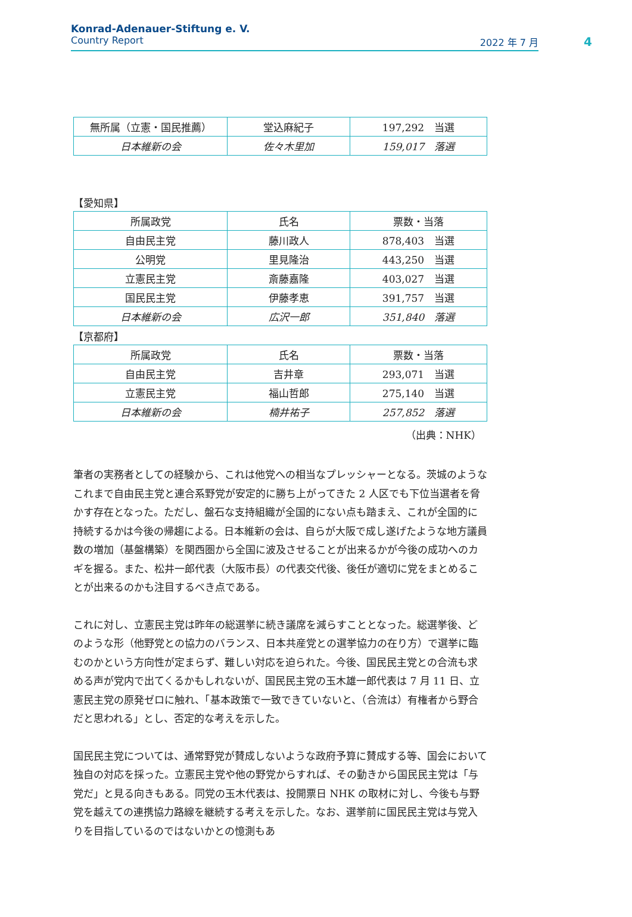Konrad-Adenauer-Stiftung e. V.
Country Report 2022 年 7 月
4
| 無所属（立憲・国民推薦） | 堂込麻紀子 | 197,292 当選 |
| 日本維新の会 | 佐々木里加 | 159,017 落選 |
【愛知県】
| 所属政党 | 氏名 | 票数・当落 |
| 自由民主党 | 藤川政人 | 878,403 当選 |
| 公明党 | 里見隆治 | 443,250 当選 |
| 立憲民主党 | 斎藤嘉隆 | 403,027 当選 |
| 国民民主党 | 伊藤孝恵 | 391,757 当選 |
| 日本維新の会 | 広沢一郎 | 351,840 落選 |
【京都府】
| 所属政党 | 氏名 | 票数・当落 |
| 自由民主党 | 吉井章 | 293,071 当選 |
| 立憲民主党 | 福山哲郎 | 275,140 当選 |
| 日本維新の会 | 楠井祐子 | 257,852 落選 |
（出典：NHK）
筆者の実務者としての経験から、これは他党への相当なプレッシャーとなる。茨城のようなこれまで自由民主党と連合系野党が安定的に勝ち上がってきた 2 人区でも下位当選者を脅かす存在となった。ただし、盤石な支持組織が全国的にない点も踏まえ、これが全国的に持続するかは今後の帰趨による。日本維新の会は、自らが大阪で成し遂げたような地方議員数の増加（基盤構築）を関西圏から全国に波及させることが出来るかが今後の成功へのカギを握る。また、松井一郎代表（大阪市長）の代表交代後、後任が適切に党をまとめることが出来るのかも注目するべき点である。
これに対し、立憲民主党は昨年の総選挙に続き議席を減らすこととなった。総選挙後、どのような形（他野党との協力のバランス、日本共産党との選挙協力の在り方）で選挙に臨むのかという方向性が定まらず、難しい対応を迫られた。今後、国民民主党との合流も求める声が党内で出てくるかもしれないが、国民民主党の玉木雄一郎代表は 7 月 11 日、立憲民主党の原発ゼロに触れ、「基本政策で一致できていないと、（合流は）有権者から野合だと思われる」とし、否定的な考えを示した。
国民民主党については、通常野党が賛成しないような政府予算に賛成する等、国会において独自の対応を採った。立憲民主党や他の野党からすれば、その動きから国民民主党は「与党だ」と見る向きもある。同党の玉木代表は、投開票日 NHK の取材に対し、今後も与野党を越えての連携協力路線を継続する考えを示した。なお、選挙前に国民民主党は与党入りを目指しているのではないかとの憶測もあ